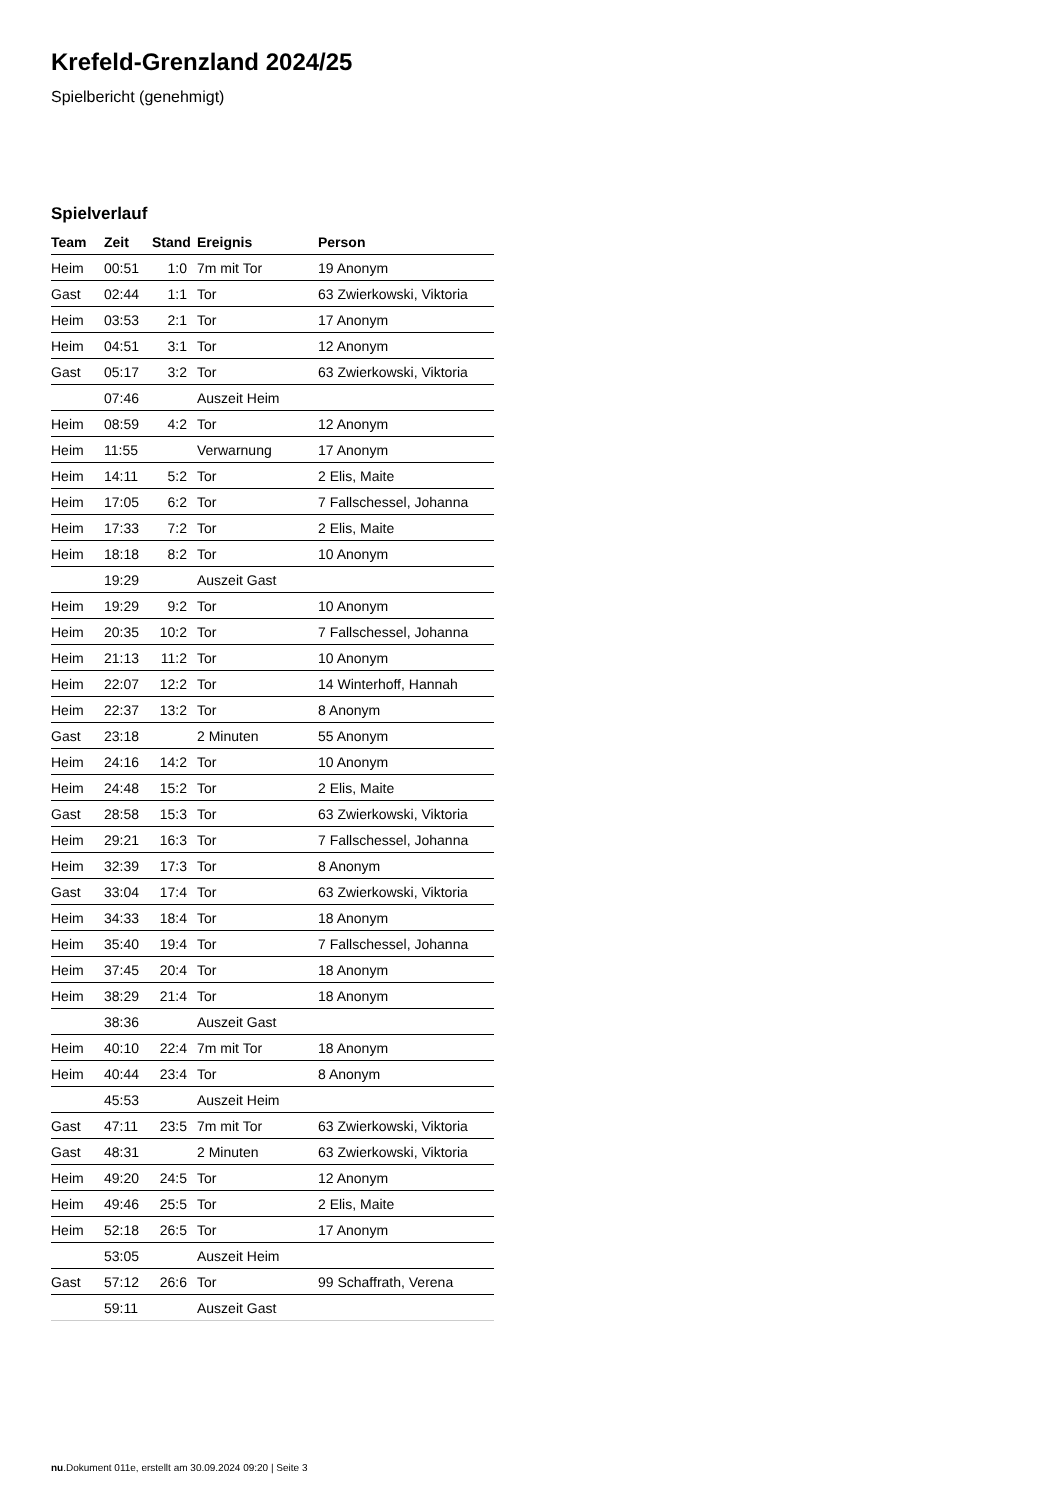Krefeld-Grenzland 2024/25
Spielbericht (genehmigt)
Spielverlauf
| Team | Zeit | Stand | Ereignis | Person |
| --- | --- | --- | --- | --- |
| Heim | 00:51 | 1:0 | 7m mit Tor | 19 Anonym |
| Gast | 02:44 | 1:1 | Tor | 63 Zwierkowski, Viktoria |
| Heim | 03:53 | 2:1 | Tor | 17 Anonym |
| Heim | 04:51 | 3:1 | Tor | 12 Anonym |
| Gast | 05:17 | 3:2 | Tor | 63 Zwierkowski, Viktoria |
| | 07:46 | | Auszeit Heim | |
| Heim | 08:59 | 4:2 | Tor | 12 Anonym |
| Heim | 11:55 | | Verwarnung | 17 Anonym |
| Heim | 14:11 | 5:2 | Tor | 2 Elis, Maite |
| Heim | 17:05 | 6:2 | Tor | 7 Fallschessel, Johanna |
| Heim | 17:33 | 7:2 | Tor | 2 Elis, Maite |
| Heim | 18:18 | 8:2 | Tor | 10 Anonym |
| | 19:29 | | Auszeit Gast | |
| Heim | 19:29 | 9:2 | Tor | 10 Anonym |
| Heim | 20:35 | 10:2 | Tor | 7 Fallschessel, Johanna |
| Heim | 21:13 | 11:2 | Tor | 10 Anonym |
| Heim | 22:07 | 12:2 | Tor | 14 Winterhoff, Hannah |
| Heim | 22:37 | 13:2 | Tor | 8 Anonym |
| Gast | 23:18 | | 2 Minuten | 55 Anonym |
| Heim | 24:16 | 14:2 | Tor | 10 Anonym |
| Heim | 24:48 | 15:2 | Tor | 2 Elis, Maite |
| Gast | 28:58 | 15:3 | Tor | 63 Zwierkowski, Viktoria |
| Heim | 29:21 | 16:3 | Tor | 7 Fallschessel, Johanna |
| Heim | 32:39 | 17:3 | Tor | 8 Anonym |
| Gast | 33:04 | 17:4 | Tor | 63 Zwierkowski, Viktoria |
| Heim | 34:33 | 18:4 | Tor | 18 Anonym |
| Heim | 35:40 | 19:4 | Tor | 7 Fallschessel, Johanna |
| Heim | 37:45 | 20:4 | Tor | 18 Anonym |
| Heim | 38:29 | 21:4 | Tor | 18 Anonym |
| | 38:36 | | Auszeit Gast | |
| Heim | 40:10 | 22:4 | 7m mit Tor | 18 Anonym |
| Heim | 40:44 | 23:4 | Tor | 8 Anonym |
| | 45:53 | | Auszeit Heim | |
| Gast | 47:11 | 23:5 | 7m mit Tor | 63 Zwierkowski, Viktoria |
| Gast | 48:31 | | 2 Minuten | 63 Zwierkowski, Viktoria |
| Heim | 49:20 | 24:5 | Tor | 12 Anonym |
| Heim | 49:46 | 25:5 | Tor | 2 Elis, Maite |
| Heim | 52:18 | 26:5 | Tor | 17 Anonym |
| | 53:05 | | Auszeit Heim | |
| Gast | 57:12 | 26:6 | Tor | 99 Schaffrath, Verena |
| | 59:11 | | Auszeit Gast | |
nu.Dokument 011e, erstellt am 30.09.2024 09:20 | Seite 3